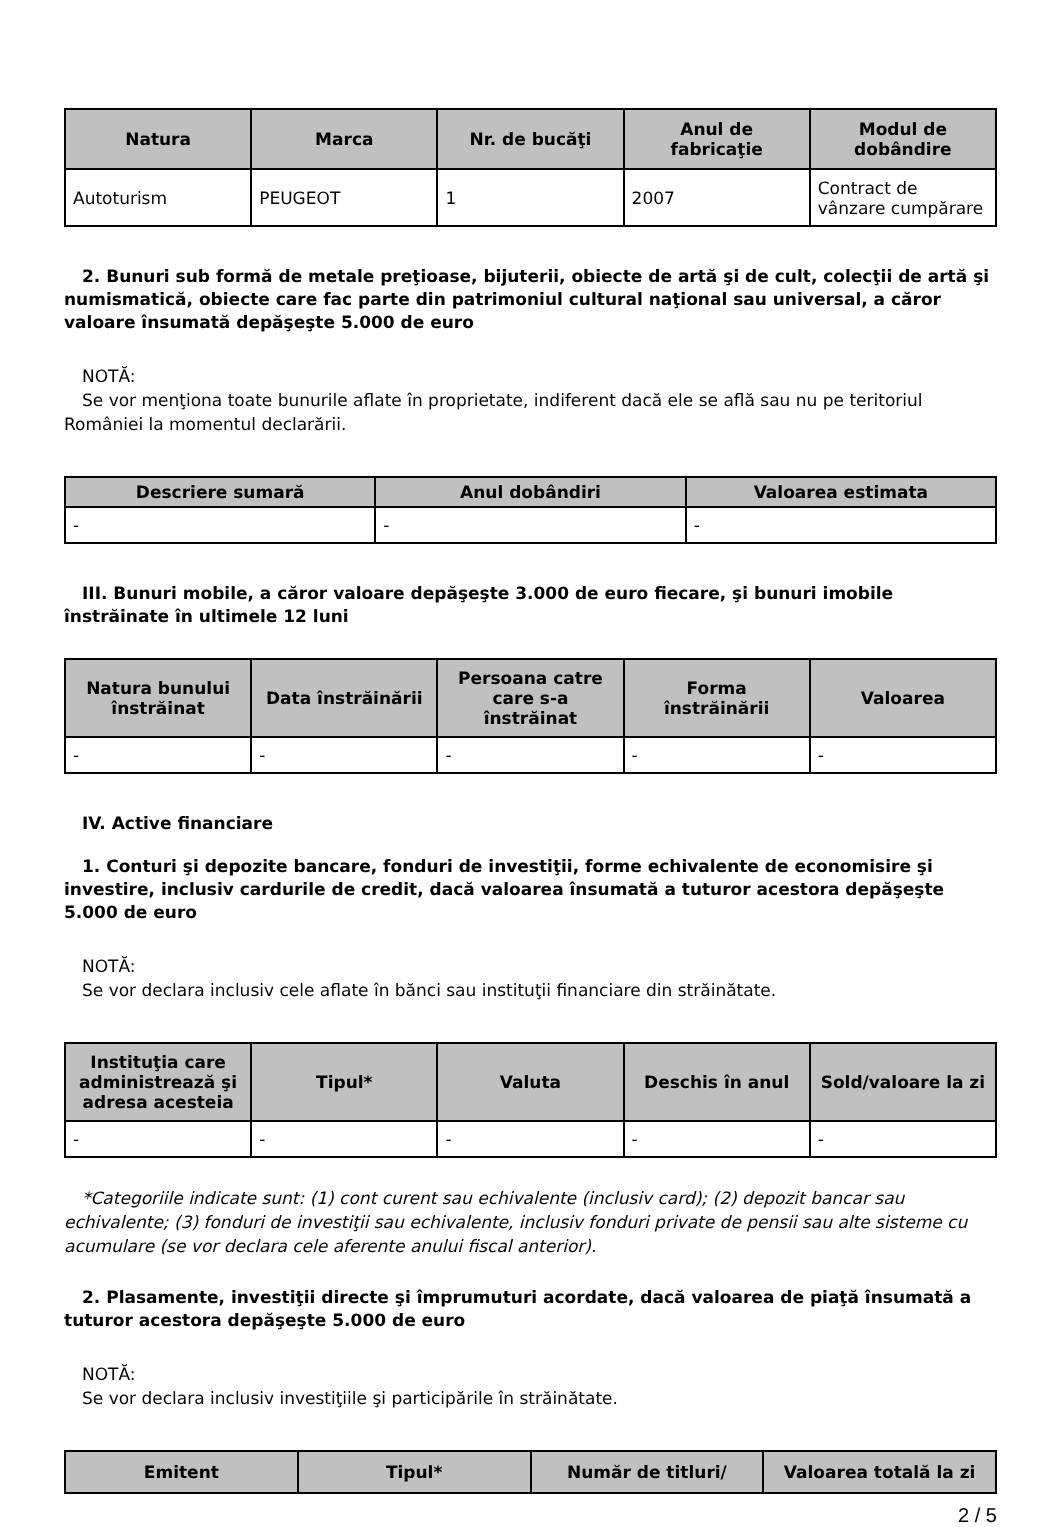| Natura | Marca | Nr. de bucăţi | Anul de fabricaţie | Modul de dobândire |
| --- | --- | --- | --- | --- |
| Autoturism | PEUGEOT | 1 | 2007 | Contract de vânzare cumpărare |
2. Bunuri sub formă de metale preţioase, bijuterii, obiecte de artă şi de cult, colecţii de artă şi numismatică, obiecte care fac parte din patrimoniul cultural naţional sau universal, a căror valoare însumată depăşeşte 5.000 de euro
NOTĂ:
Se vor menţiona toate bunurile aflate în proprietate, indiferent dacă ele se află sau nu pe teritoriul României la momentul declarării.
| Descriere sumară | Anul dobândiri | Valoarea estimata |
| --- | --- | --- |
| - | - | - |
III. Bunuri mobile, a căror valoare depăşeşte 3.000 de euro fiecare, şi bunuri imobile înstrăinate în ultimele 12 luni
| Natura bunului înstrăinat | Data înstrăinării | Persoana catre care s-a înstrăinat | Forma înstrăinării | Valoarea |
| --- | --- | --- | --- | --- |
| - | - | - | - | - |
IV. Active financiare
1. Conturi şi depozite bancare, fonduri de investiţii, forme echivalente de economisire şi investire, inclusiv cardurile de credit, dacă valoarea însumată a tuturor acestora depăşeşte 5.000 de euro
NOTĂ:
Se vor declara inclusiv cele aflate în bănci sau instituţii financiare din străinătate.
| Instituţia care administrează şi adresa acesteia | Tipul* | Valuta | Deschis în anul | Sold/valoare la zi |
| --- | --- | --- | --- | --- |
| - | - | - | - | - |
*Categoriile indicate sunt: (1) cont curent sau echivalente (inclusiv card); (2) depozit bancar sau echivalente; (3) fonduri de investiţii sau echivalente, inclusiv fonduri private de pensii sau alte sisteme cu acumulare (se vor declara cele aferente anului fiscal anterior).
2. Plasamente, investiţii directe şi împrumuturi acordate, dacă valoarea de piaţă însumată a tuturor acestora depăşeşte 5.000 de euro
NOTĂ:
Se vor declara inclusiv investiţiile şi participările în străinătate.
| Emitent | Tipul* | Număr de titluri/ | Valoarea totală la zi |
| --- | --- | --- | --- |
2 / 5